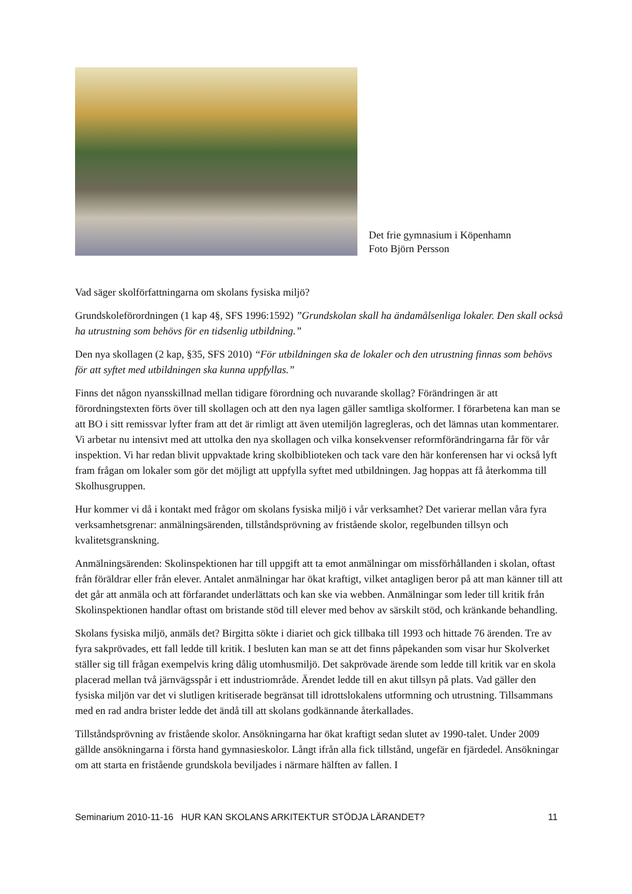Det frie gymnasium i Köpenhamn
Foto Björn Persson
Vad säger skolförfattningarna om skolans fysiska miljö?
Grundskoleförordningen (1 kap 4§, SFS 1996:1592) ”Grundskolan skall ha ändamålsenliga lokaler. Den skall också ha utrustning som behövs för en tidsenlig utbildning.”
Den nya skollagen (2 kap, §35, SFS 2010) “För utbildningen ska de lokaler och den utrustning finnas som behövs för att syftet med utbildningen ska kunna uppfyllas.”
Finns det någon nyansskillnad mellan tidigare förordning och nuvarande skollag? Förändringen är att förordningstexten förts över till skollagen och att den nya lagen gäller samtliga skolformer. I förarbetena kan man se att BO i sitt remissvar lyfter fram att det är rimligt att även utemiljön lagregleras, och det lämnas utan kommentarer. Vi arbetar nu intensivt med att uttolka den nya skollagen och vilka konsekvenser reformförändringarna får för vår inspektion. Vi har redan blivit uppvaktade kring skolbiblioteken och tack vare den här konferensen har vi också lyft fram frågan om lokaler som gör det möjligt att uppfylla syftet med utbildningen. Jag hoppas att få återkomma till Skolhusgruppen.
Hur kommer vi då i kontakt med frågor om skolans fysiska miljö i vår verksamhet? Det varierar mellan våra fyra verksamhetsgrenar: anmälningsärenden, tillståndsprövning av fristående skolor, regelbunden tillsyn och kvalitetsgranskning.
Anmälningsärenden: Skolinspektionen har till uppgift att ta emot anmälningar om missförhållanden i skolan, oftast från föräldrar eller från elever. Antalet anmälningar har ökat kraftigt, vilket antagligen beror på att man känner till att det går att anmäla och att förfarandet underlättats och kan ske via webben. Anmälningar som leder till kritik från Skolinspektionen handlar oftast om bristande stöd till elever med behov av särskilt stöd, och kränkande behandling.
Skolans fysiska miljö, anmäls det? Birgitta sökte i diariet och gick tillbaka till 1993 och hittade 76 ärenden. Tre av fyra sakprövades, ett fall ledde till kritik. I besluten kan man se att det finns påpekanden som visar hur Skolverket ställer sig till frågan exempelvis kring dålig utomhusmiljö. Det sakprövade ärende som ledde till kritik var en skola placerad mellan två järnvägsspår i ett industriområde. Ärendet ledde till en akut tillsyn på plats. Vad gäller den fysiska miljön var det vi slutligen kritiserade begränsat till idrottslokalens utformning och utrustning. Tillsammans med en rad andra brister ledde det ändå till att skolans godkännande återkallades.
Tillståndsprövning av fristående skolor. Ansökningarna har ökat kraftigt sedan slutet av 1990-talet. Under 2009 gällde ansökningarna i första hand gymnasieskolor. Långt ifrån alla fick tillstånd, ungefär en fjärdedel. Ansökningar om att starta en fristående grundskola beviljades i närmare hälften av fallen. I
Seminarium 2010-11-16 HUR KAN SKOLANS ARKITEKTUR STÖDJA LÄRANDET? 11